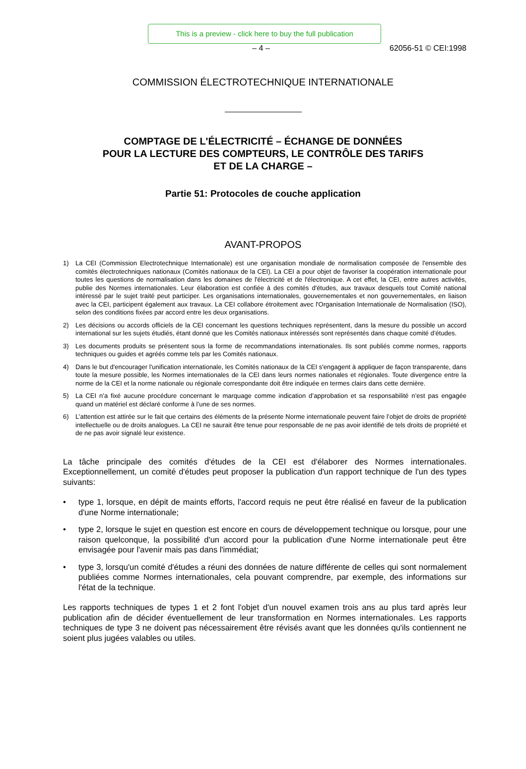This is a preview - click here to buy the full publication
– 4 – 62056-51 © CEI:1998
COMMISSION ÉLECTROTECHNIQUE INTERNATIONALE
COMPTAGE DE L'ÉLECTRICITÉ – ÉCHANGE DE DONNÉES
POUR LA LECTURE DES COMPTEURS, LE CONTRÔLE DES TARIFS
ET DE LA CHARGE –
Partie 51: Protocoles de couche application
AVANT-PROPOS
1) La CEI (Commission Electrotechnique Internationale) est une organisation mondiale de normalisation composée de l'ensemble des comités électrotechniques nationaux (Comités nationaux de la CEI). La CEI a pour objet de favoriser la coopération internationale pour toutes les questions de normalisation dans les domaines de l'électricité et de l'électronique. A cet effet, la CEI, entre autres activités, publie des Normes internationales. Leur élaboration est confiée à des comités d'études, aux travaux desquels tout Comité national intéressé par le sujet traité peut participer. Les organisations internationales, gouvernementales et non gouvernementales, en liaison avec la CEI, participent également aux travaux. La CEI collabore étroitement avec l'Organisation Internationale de Normalisation (ISO), selon des conditions fixées par accord entre les deux organisations.
2) Les décisions ou accords officiels de la CEI concernant les questions techniques représentent, dans la mesure du possible un accord international sur les sujets étudiés, étant donné que les Comités nationaux intéressés sont représentés dans chaque comité d’études.
3) Les documents produits se présentent sous la forme de recommandations internationales. Ils sont publiés comme normes, rapports techniques ou guides et agréés comme tels par les Comités nationaux.
4) Dans le but d'encourager l'unification internationale, les Comités nationaux de la CEI s'engagent à appliquer de façon transparente, dans toute la mesure possible, les Normes internationales de la CEI dans leurs normes nationales et régionales. Toute divergence entre la norme de la CEI et la norme nationale ou régionale correspondante doit être indiquée en termes clairs dans cette dernière.
5) La CEI n’a fixé aucune procédure concernant le marquage comme indication d’approbation et sa responsabilité n’est pas engagée quand un matériel est déclaré conforme à l’une de ses normes.
6) L’attention est attirée sur le fait que certains des éléments de la présente Norme internationale peuvent faire l’objet de droits de propriété intellectuelle ou de droits analogues. La CEI ne saurait être tenue pour responsable de ne pas avoir identifié de tels droits de propriété et de ne pas avoir signalé leur existence.
La tâche principale des comités d'études de la CEI est d'élaborer des Normes internationales. Exceptionnellement, un comité d'études peut proposer la publication d'un rapport technique de l'un des types suivants:
• type 1, lorsque, en dépit de maints efforts, l'accord requis ne peut être réalisé en faveur de la publication d'une Norme internationale;
• type 2, lorsque le sujet en question est encore en cours de développement technique ou lorsque, pour une raison quelconque, la possibilité d'un accord pour la publication d'une Norme internationale peut être envisagée pour l'avenir mais pas dans l'immédiat;
• type 3, lorsqu'un comité d'études a réuni des données de nature différente de celles qui sont normalement publiées comme Normes internationales, cela pouvant comprendre, par exemple, des informations sur l'état de la technique.
Les rapports techniques de types 1 et 2 font l'objet d'un nouvel examen trois ans au plus tard après leur publication afin de décider éventuellement de leur transformation en Normes internationales. Les rapports techniques de type 3 ne doivent pas nécessairement être révisés avant que les données qu'ils contiennent ne soient plus jugées valables ou utiles.